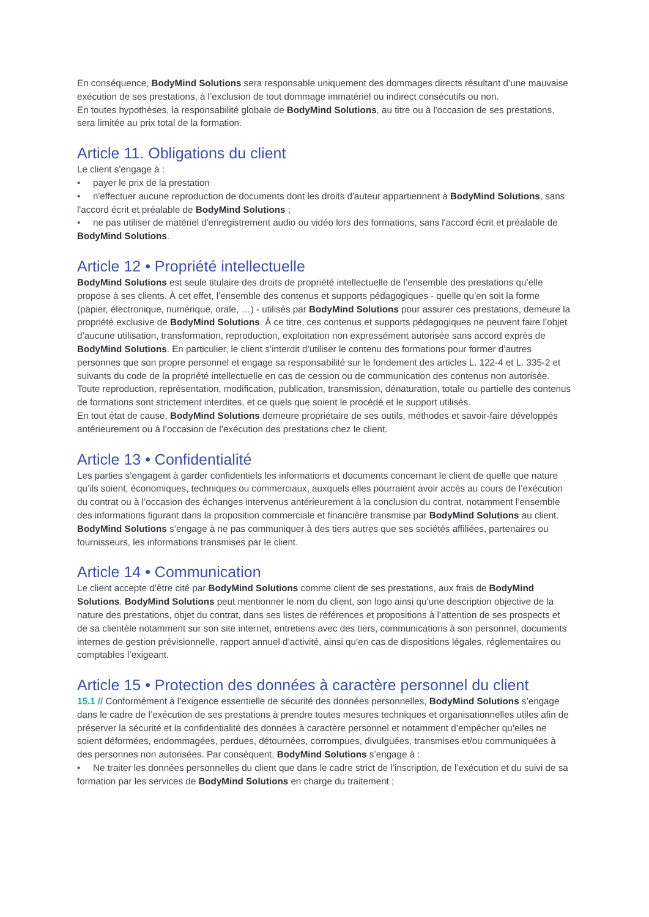En conséquence, BodyMind Solutions sera responsable uniquement des dommages directs résultant d’une mauvaise exécution de ses prestations, à l’exclusion de tout dommage immatériel ou indirect consécutifs ou non.
En toutes hypothèses, la responsabilité globale de BodyMind Solutions, au titre ou à l'occasion de ses prestations, sera limitée au prix total de la formation.
Article 11. Obligations du client
Le client s'engage à :
• payer le prix de la prestation
• n'effectuer aucune reproduction de documents dont les droits d'auteur appartiennent à BodyMind Solutions, sans l'accord écrit et préalable de BodyMind Solutions ;
• ne pas utiliser de matériel d'enregistrement audio ou vidéo lors des formations, sans l'accord écrit et préalable de BodyMind Solutions.
Article 12 • Propriété intellectuelle
BodyMind Solutions est seule titulaire des droits de propriété intellectuelle de l’ensemble des prestations qu’elle propose à ses clients. À cet effet, l’ensemble des contenus et supports pédagogiques - quelle qu’en soit la forme (papier, électronique, numérique, orale, …) - utilisés par BodyMind Solutions pour assurer ces prestations, demeure la propriété exclusive de BodyMind Solutions. À ce titre, ces contenus et supports pédagogiques ne peuvent faire l’objet d’aucune utilisation, transformation, reproduction, exploitation non expressément autorisée sans accord exprès de BodyMind Solutions. En particulier, le client s’interdit d’utiliser le contenu des formations pour former d’autres personnes que son propre personnel et engage sa responsabilité sur le fondement des articles L. 122-4 et L. 335-2 et suivants du code de la propriété intellectuelle en cas de cession ou de communication des contenus non autorisée.
Toute reproduction, représentation, modification, publication, transmission, dénaturation, totale ou partielle des contenus de formations sont strictement interdites, et ce quels que soient le procédé et le support utilisés.
En tout état de cause, BodyMind Solutions demeure propriétaire de ses outils, méthodes et savoir-faire développés antérieurement ou à l’occasion de l’exécution des prestations chez le client.
Article 13 • Confidentialité
Les parties s’engagent à garder confidentiels les informations et documents concernant le client de quelle que nature qu’ils soient, économiques, techniques ou commerciaux, auxquels elles pourraient avoir accès au cours de l’exécution du contrat ou à l’occasion des échanges intervenus antérieurement à la conclusion du contrat, notamment l’ensemble des informations figurant dans la proposition commerciale et financière transmise par BodyMind Solutions au client.
BodyMind Solutions s’engage à ne pas communiquer à des tiers autres que ses sociétés affiliées, partenaires ou fournisseurs, les informations transmises par le client.
Article 14 • Communication
Le client accepte d’être cité par BodyMind Solutions comme client de ses prestations, aux frais de BodyMind Solutions. BodyMind Solutions peut mentionner le nom du client, son logo ainsi qu’une description objective de la nature des prestations, objet du contrat, dans ses listes de références et propositions à l’attention de ses prospects et de sa clientèle notamment sur son site internet, entretiens avec des tiers, communications à son personnel, documents internes de gestion prévisionnelle, rapport annuel d’activité, ainsi qu’en cas de dispositions légales, réglementaires ou comptables l’exigeant.
Article 15 • Protection des données à caractère personnel du client
15.1 // Conformément à l’exigence essentielle de sécurité des données personnelles, BodyMind Solutions s’engage dans le cadre de l’exécution de ses prestations à prendre toutes mesures techniques et organisationnelles utiles afin de préserver la sécurité et la confidentialité des données à caractère personnel et notamment d’empêcher qu’elles ne soient déformées, endommagées, perdues, détournées, corrompues, divulguées, transmises et/ou communiquées à des personnes non autorisées. Par conséquent, BodyMind Solutions s’engage à :
• Ne traiter les données personnelles du client que dans le cadre strict de l’inscription, de l’exécution et du suivi de sa formation par les services de BodyMind Solutions en charge du traitement ;